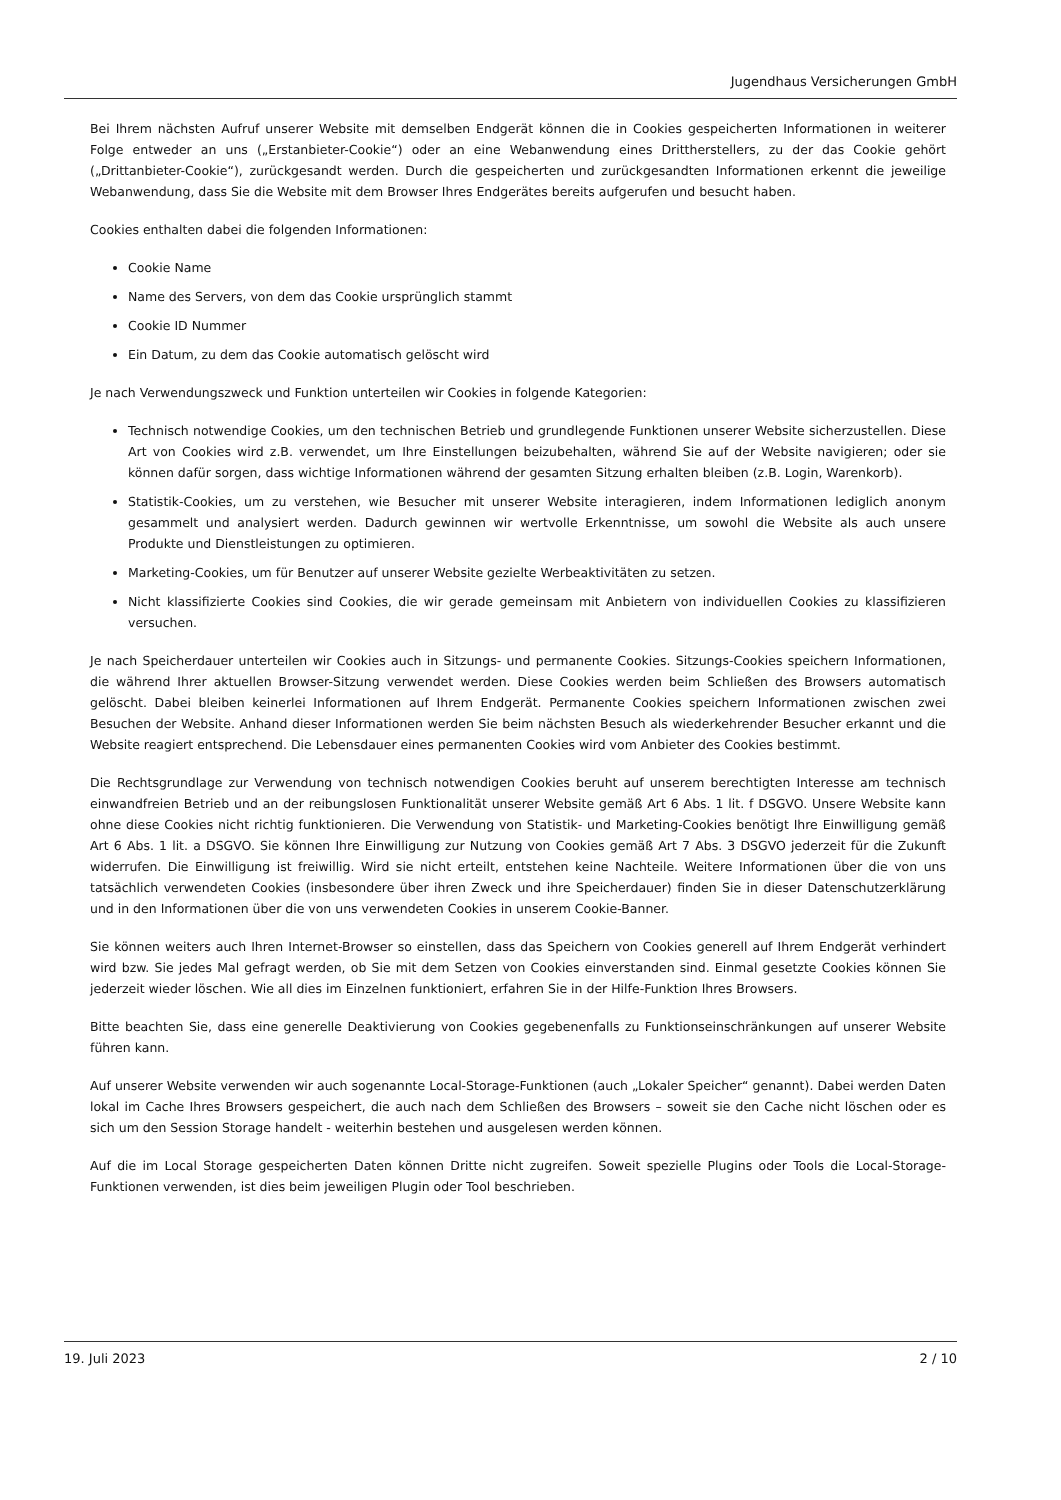Jugendhaus Versicherungen GmbH
Bei Ihrem nächsten Aufruf unserer Website mit demselben Endgerät können die in Cookies gespeicherten Informationen in weiterer Folge entweder an uns („Erstanbieter-Cookie“) oder an eine Webanwendung eines Drittherstellers, zu der das Cookie gehört („Drittanbieter-Cookie“), zurückgesandt werden. Durch die gespeicherten und zurückgesandten Informationen erkennt die jeweilige Webanwendung, dass Sie die Website mit dem Browser Ihres Endgerätes bereits aufgerufen und besucht haben.
Cookies enthalten dabei die folgenden Informationen:
Cookie Name
Name des Servers, von dem das Cookie ursprünglich stammt
Cookie ID Nummer
Ein Datum, zu dem das Cookie automatisch gelöscht wird
Je nach Verwendungszweck und Funktion unterteilen wir Cookies in folgende Kategorien:
Technisch notwendige Cookies, um den technischen Betrieb und grundlegende Funktionen unserer Website sicherzustellen. Diese Art von Cookies wird z.B. verwendet, um Ihre Einstellungen beizubehalten, während Sie auf der Website navigieren; oder sie können dafür sorgen, dass wichtige Informationen während der gesamten Sitzung erhalten bleiben (z.B. Login, Warenkorb).
Statistik-Cookies, um zu verstehen, wie Besucher mit unserer Website interagieren, indem Informationen lediglich anonym gesammelt und analysiert werden. Dadurch gewinnen wir wertvolle Erkenntnisse, um sowohl die Website als auch unsere Produkte und Dienstleistungen zu optimieren.
Marketing-Cookies, um für Benutzer auf unserer Website gezielte Werbeaktivitäten zu setzen.
Nicht klassifizierte Cookies sind Cookies, die wir gerade gemeinsam mit Anbietern von individuellen Cookies zu klassifizieren versuchen.
Je nach Speicherdauer unterteilen wir Cookies auch in Sitzungs- und permanente Cookies. Sitzungs-Cookies speichern Informationen, die während Ihrer aktuellen Browser-Sitzung verwendet werden. Diese Cookies werden beim Schließen des Browsers automatisch gelöscht. Dabei bleiben keinerlei Informationen auf Ihrem Endgerät. Permanente Cookies speichern Informationen zwischen zwei Besuchen der Website. Anhand dieser Informationen werden Sie beim nächsten Besuch als wiederkehrender Besucher erkannt und die Website reagiert entsprechend. Die Lebensdauer eines permanenten Cookies wird vom Anbieter des Cookies bestimmt.
Die Rechtsgrundlage zur Verwendung von technisch notwendigen Cookies beruht auf unserem berechtigten Interesse am technisch einwandfreien Betrieb und an der reibungslosen Funktionalität unserer Website gemäß Art 6 Abs. 1 lit. f DSGVO. Unsere Website kann ohne diese Cookies nicht richtig funktionieren. Die Verwendung von Statistik- und Marketing-Cookies benötigt Ihre Einwilligung gemäß Art 6 Abs. 1 lit. a DSGVO. Sie können Ihre Einwilligung zur Nutzung von Cookies gemäß Art 7 Abs. 3 DSGVO jederzeit für die Zukunft widerrufen. Die Einwilligung ist freiwillig. Wird sie nicht erteilt, entstehen keine Nachteile. Weitere Informationen über die von uns tatsächlich verwendeten Cookies (insbesondere über ihren Zweck und ihre Speicherdauer) finden Sie in dieser Datenschutzerklärung und in den Informationen über die von uns verwendeten Cookies in unserem Cookie-Banner.
Sie können weiters auch Ihren Internet-Browser so einstellen, dass das Speichern von Cookies generell auf Ihrem Endgerät verhindert wird bzw. Sie jedes Mal gefragt werden, ob Sie mit dem Setzen von Cookies einverstanden sind. Einmal gesetzte Cookies können Sie jederzeit wieder löschen. Wie all dies im Einzelnen funktioniert, erfahren Sie in der Hilfe-Funktion Ihres Browsers.
Bitte beachten Sie, dass eine generelle Deaktivierung von Cookies gegebenenfalls zu Funktionseinschränkungen auf unserer Website führen kann.
Auf unserer Website verwenden wir auch sogenannte Local-Storage-Funktionen (auch „Lokaler Speicher“ genannt). Dabei werden Daten lokal im Cache Ihres Browsers gespeichert, die auch nach dem Schließen des Browsers – soweit sie den Cache nicht löschen oder es sich um den Session Storage handelt - weiterhin bestehen und ausgelesen werden können.
Auf die im Local Storage gespeicherten Daten können Dritte nicht zugreifen. Soweit spezielle Plugins oder Tools die Local-Storage-Funktionen verwenden, ist dies beim jeweiligen Plugin oder Tool beschrieben.
19. Juli 2023 2 / 10